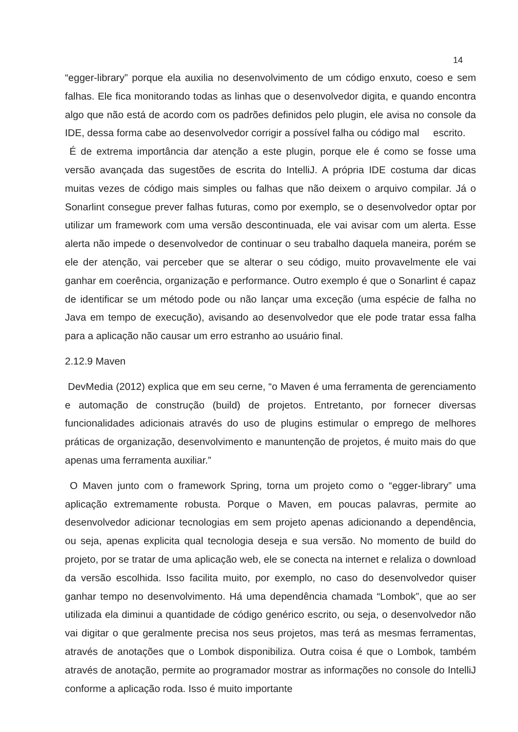14
“egger-library” porque ela auxilia no desenvolvimento de um código enxuto, coeso e sem falhas. Ele fica monitorando todas as linhas que o desenvolvedor digita, e quando encontra algo que não está de acordo com os padrões definidos pelo plugin, ele avisa no console da IDE, dessa forma cabe ao desenvolvedor corrigir a possível falha ou código mal escrito.
É de extrema importância dar atenção a este plugin, porque ele é como se fosse uma versão avançada das sugestões de escrita do IntelliJ. A própria IDE costuma dar dicas muitas vezes de código mais simples ou falhas que não deixem o arquivo compilar. Já o Sonarlint consegue prever falhas futuras, como por exemplo, se o desenvolvedor optar por utilizar um framework com uma versão descontinuada, ele vai avisar com um alerta. Esse alerta não impede o desenvolvedor de continuar o seu trabalho daquela maneira, porém se ele der atenção, vai perceber que se alterar o seu código, muito provavelmente ele vai ganhar em coerência, organização e performance. Outro exemplo é que o Sonarlint é capaz de identificar se um método pode ou não lançar uma exceção (uma espécie de falha no Java em tempo de execução), avisando ao desenvolvedor que ele pode tratar essa falha para a aplicação não causar um erro estranho ao usuário final.
2.12.9 Maven
DevMedia (2012) explica que em seu cerne, “o Maven é uma ferramenta de gerenciamento e automação de construção (build) de projetos. Entretanto, por fornecer diversas funcionalidades adicionais através do uso de plugins estimular o emprego de melhores práticas de organização, desenvolvimento e manuntenção de projetos, é muito mais do que apenas uma ferramenta auxiliar.”
O Maven junto com o framework Spring, torna um projeto como o “egger-library” uma aplicação extremamente robusta. Porque o Maven, em poucas palavras, permite ao desenvolvedor adicionar tecnologias em sem projeto apenas adicionando a dependência, ou seja, apenas explicita qual tecnologia deseja e sua versão. No momento de build do projeto, por se tratar de uma aplicação web, ele se conecta na internet e relaliza o download da versão escolhida. Isso facilita muito, por exemplo, no caso do desenvolvedor quiser ganhar tempo no desenvolvimento. Há uma dependência chamada “Lombok”, que ao ser utilizada ela diminui a quantidade de código genérico escrito, ou seja, o desenvolvedor não vai digitar o que geralmente precisa nos seus projetos, mas terá as mesmas ferramentas, através de anotações que o Lombok disponibiliza. Outra coisa é que o Lombok, também através de anotação, permite ao programador mostrar as informações no console do IntelliJ conforme a aplicação roda. Isso é muito importante